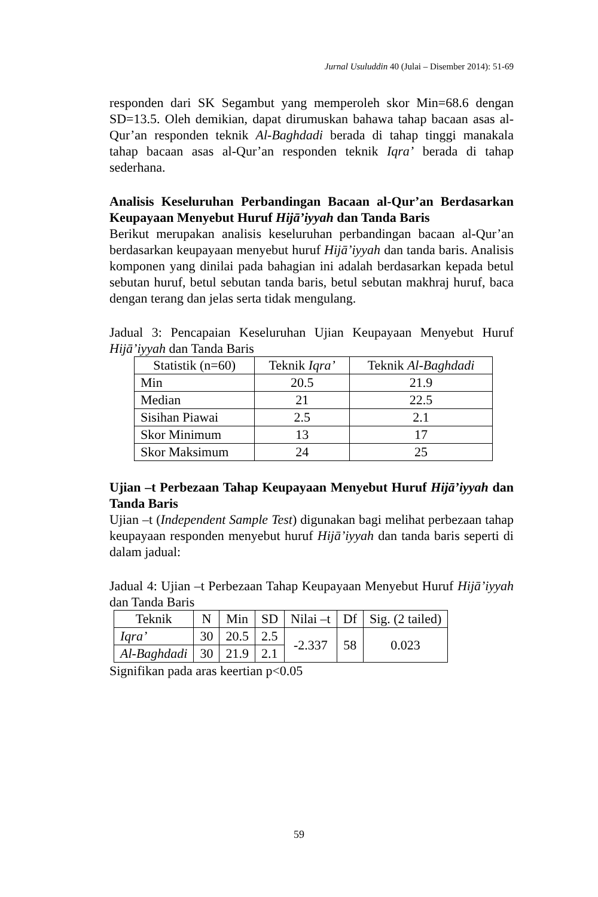Jurnal Usuluddin 40 (Julai – Disember 2014): 51-69
responden dari SK Segambut yang memperoleh skor Min=68.6 dengan SD=13.5. Oleh demikian, dapat dirumuskan bahawa tahap bacaan asas al-Qur’an responden teknik Al-Baghdadi berada di tahap tinggi manakala tahap bacaan asas al-Qur’an responden teknik Iqra’ berada di tahap sederhana.
Analisis Keseluruhan Perbandingan Bacaan al-Qur’an Berdasarkan Keupayaan Menyebut Huruf Hijā’iyyah dan Tanda Baris
Berikut merupakan analisis keseluruhan perbandingan bacaan al-Qur’an berdasarkan keupayaan menyebut huruf Hijā’iyyah dan tanda baris. Analisis komponen yang dinilai pada bahagian ini adalah berdasarkan kepada betul sebutan huruf, betul sebutan tanda baris, betul sebutan makhraj huruf, baca dengan terang dan jelas serta tidak mengulang.
Jadual 3: Pencapaian Keseluruhan Ujian Keupayaan Menyebut Huruf Hijā’iyyah dan Tanda Baris
| Statistik (n=60) | Teknik Iqra’ | Teknik Al-Baghdadi |
| --- | --- | --- |
| Min | 20.5 | 21.9 |
| Median | 21 | 22.5 |
| Sisihan Piawai | 2.5 | 2.1 |
| Skor Minimum | 13 | 17 |
| Skor Maksimum | 24 | 25 |
Ujian –t Perbezaan Tahap Keupayaan Menyebut Huruf Hijā’iyyah dan Tanda Baris
Ujian –t (Independent Sample Test) digunakan bagi melihat perbezaan tahap keupayaan responden menyebut huruf Hijā’iyyah dan tanda baris seperti di dalam jadual:
Jadual 4: Ujian –t Perbezaan Tahap Keupayaan Menyebut Huruf Hijā’iyyah dan Tanda Baris
| Teknik | N | Min | SD | Nilai –t | Df | Sig. (2 tailed) |
| --- | --- | --- | --- | --- | --- | --- |
| Iqra’ | 30 | 20.5 | 2.5 | -2.337 | 58 | 0.023 |
| Al-Baghdadi | 30 | 21.9 | 2.1 | | | |
Signifikan pada aras keertian p<0.05
59